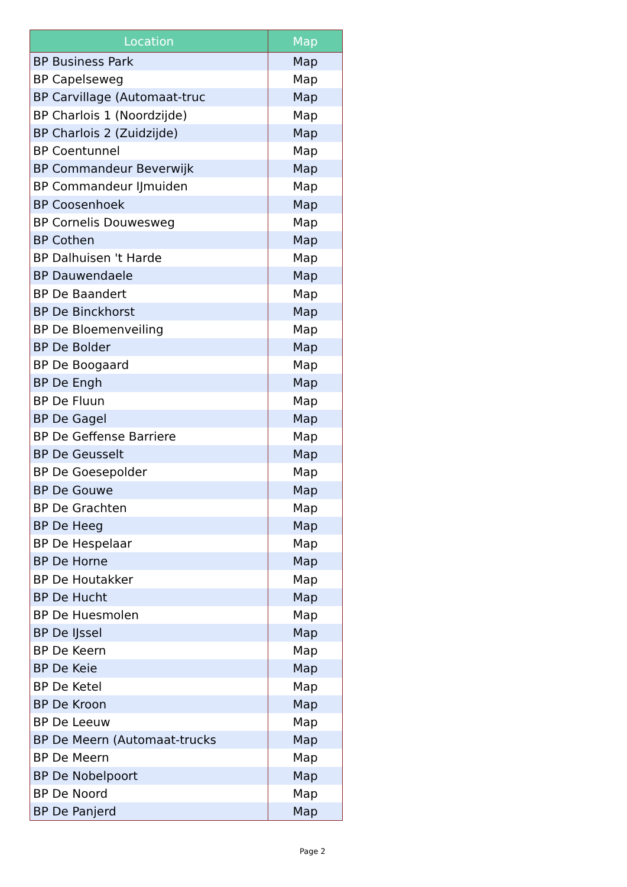| Location | Map |
| --- | --- |
| BP Business Park | Map |
| BP Capelseweg | Map |
| BP Carvillage (Automaat-truc | Map |
| BP Charlois 1 (Noordzijde) | Map |
| BP Charlois 2 (Zuidzijde) | Map |
| BP Coentunnel | Map |
| BP Commandeur Beverwijk | Map |
| BP Commandeur IJmuiden | Map |
| BP Coosenhoek | Map |
| BP Cornelis Douwesweg | Map |
| BP Cothen | Map |
| BP Dalhuisen 't Harde | Map |
| BP Dauwendaele | Map |
| BP De Baandert | Map |
| BP De Binckhorst | Map |
| BP De Bloemenveiling | Map |
| BP De Bolder | Map |
| BP De Boogaard | Map |
| BP De Engh | Map |
| BP De Fluun | Map |
| BP De Gagel | Map |
| BP De Geffense Barriere | Map |
| BP De Geusselt | Map |
| BP De Goesepolder | Map |
| BP De Gouwe | Map |
| BP De Grachten | Map |
| BP De Heeg | Map |
| BP De Hespelaar | Map |
| BP De Horne | Map |
| BP De Houtakker | Map |
| BP De Hucht | Map |
| BP De Huesmolen | Map |
| BP De IJssel | Map |
| BP De Keern | Map |
| BP De Keie | Map |
| BP De Ketel | Map |
| BP De Kroon | Map |
| BP De Leeuw | Map |
| BP De Meern (Automaat-trucks | Map |
| BP De Meern | Map |
| BP De Nobelpoort | Map |
| BP De Noord | Map |
| BP De Panjerd | Map |
Page 2